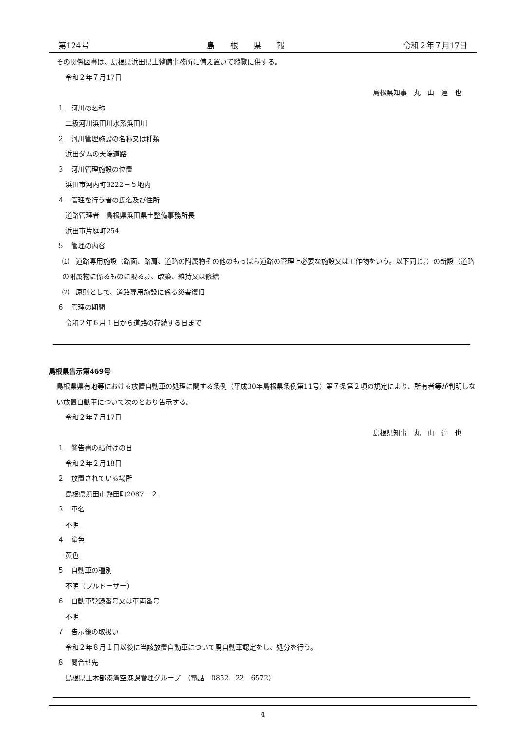第124号 島　　根　　県　　報 令和２年７月17日
その関係図書は、島根県浜田県土整備事務所に備え置いて縦覧に供する。
令和２年７月17日
島根県知事　丸　山　達　也
１　河川の名称
二級河川浜田川水系浜田川
２　河川管理施設の名称又は種類
浜田ダムの天端道路
３　河川管理施設の位置
浜田市河内町3222－５地内
４　管理を行う者の氏名及び住所
道路管理者　島根県浜田県土整備事務所長
浜田市片庭町254
５　管理の内容
⑴　道路専用施設（路面、路肩、道路の附属物その他のもっぱら道路の管理上必要な施設又は工作物をいう。以下同じ。）の新設（道路の附属物に係るものに限る。）、改築、維持又は修繕
⑵　原則として、道路専用施設に係る災害復旧
６　管理の期間
令和２年６月１日から道路の存続する日まで
島根県告示第469号
島根県県有地等における放置自動車の処理に関する条例（平成30年島根県条例第11号）第７条第２項の規定により、所有者等が判明しない放置自動車について次のとおり告示する。
令和２年７月17日
島根県知事　丸　山　達　也
１　警告書の貼付けの日
令和２年２月18日
２　放置されている場所
島根県浜田市熱田町2087－２
３　車名
不明
４　塗色
黄色
５　自動車の種別
不明（ブルドーザー）
６　自動車登録番号又は車両番号
不明
７　告示後の取扱い
令和２年８月１日以後に当該放置自動車について廃自動車認定をし、処分を行う。
８　問合せ先
島根県土木部港湾空港課管理グループ　（電話　0852－22－6572）
4